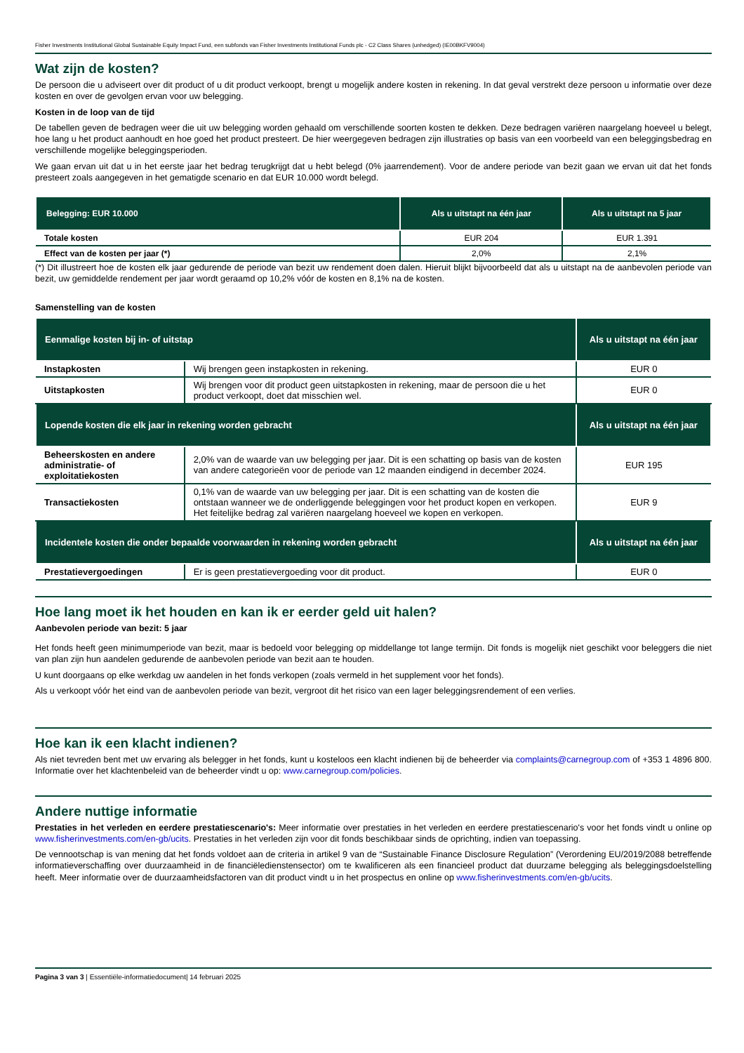Fisher Investments Institutional Global Sustainable Equity Impact Fund, een subfonds van Fisher Investments Institutional Funds plc - C2 Class Shares (unhedged) (IE00BKFV9004)
Wat zijn de kosten?
De persoon die u adviseert over dit product of u dit product verkoopt, brengt u mogelijk andere kosten in rekening. In dat geval verstrekt deze persoon u informatie over deze kosten en over de gevolgen ervan voor uw belegging.
Kosten in de loop van de tijd
De tabellen geven de bedragen weer die uit uw belegging worden gehaald om verschillende soorten kosten te dekken. Deze bedragen variëren naargelang hoeveel u belegt, hoe lang u het product aanhoudt en hoe goed het product presteert. De hier weergegeven bedragen zijn illustraties op basis van een voorbeeld van een beleggingsbedrag en verschillende mogelijke beleggingsperioden.
We gaan ervan uit dat u in het eerste jaar het bedrag terugkrijgt dat u hebt belegd (0% jaarrendement). Voor de andere periode van bezit gaan we ervan uit dat het fonds presteert zoals aangegeven in het gematigde scenario en dat EUR 10.000 wordt belegd.
| Belegging: EUR 10.000 | Als u uitstapt na één jaar | Als u uitstapt na 5 jaar |
| --- | --- | --- |
| Totale kosten | EUR 204 | EUR 1.391 |
| Effect van de kosten per jaar (*) | 2,0% | 2,1% |
(*) Dit illustreert hoe de kosten elk jaar gedurende de periode van bezit uw rendement doen dalen. Hieruit blijkt bijvoorbeeld dat als u uitstapt na de aanbevolen periode van bezit, uw gemiddelde rendement per jaar wordt geraamd op 10,2% vóór de kosten en 8,1% na de kosten.
Samenstelling van de kosten
| Eenmalige kosten bij in- of uitstap | | Als u uitstapt na één jaar |
| --- | --- | --- |
| Instapkosten | Wij brengen geen instapkosten in rekening. | EUR 0 |
| Uitstapkosten | Wij brengen voor dit product geen uitstapkosten in rekening, maar de persoon die u het product verkoopt, doet dat misschien wel. | EUR 0 |
| Lopende kosten die elk jaar in rekening worden gebracht | | Als u uitstapt na één jaar |
| Beheerskosten en andere administratie- of exploitatiekosten | 2,0% van de waarde van uw belegging per jaar. Dit is een schatting op basis van de kosten van andere categorieën voor de periode van 12 maanden eindigend in december 2024. | EUR 195 |
| Transactiekosten | 0,1% van de waarde van uw belegging per jaar. Dit is een schatting van de kosten die ontstaan wanneer we de onderliggende beleggingen voor het product kopen en verkopen. Het feitelijke bedrag zal variëren naargelang hoeveel we kopen en verkopen. | EUR 9 |
| Incidentele kosten die onder bepaalde voorwaarden in rekening worden gebracht | | Als u uitstapt na één jaar |
| Prestatievergoedingen | Er is geen prestatievergoeding voor dit product. | EUR 0 |
Hoe lang moet ik het houden en kan ik er eerder geld uit halen?
Aanbevolen periode van bezit: 5 jaar
Het fonds heeft geen minimumperiode van bezit, maar is bedoeld voor belegging op middellange tot lange termijn. Dit fonds is mogelijk niet geschikt voor beleggers die niet van plan zijn hun aandelen gedurende de aanbevolen periode van bezit aan te houden.
U kunt doorgaans op elke werkdag uw aandelen in het fonds verkopen (zoals vermeld in het supplement voor het fonds).
Als u verkoopt vóór het eind van de aanbevolen periode van bezit, vergroot dit het risico van een lager beleggingsrendement of een verlies.
Hoe kan ik een klacht indienen?
Als niet tevreden bent met uw ervaring als belegger in het fonds, kunt u kosteloos een klacht indienen bij de beheerder via complaints@carnegroup.com of +353 1 4896 800. Informatie over het klachtenbeleid van de beheerder vindt u op: www.carnegroup.com/policies.
Andere nuttige informatie
Prestaties in het verleden en eerdere prestatiescenario's: Meer informatie over prestaties in het verleden en eerdere prestatiescenario's voor het fonds vindt u online op www.fisherinvestments.com/en-gb/ucits. Prestaties in het verleden zijn voor dit fonds beschikbaar sinds de oprichting, indien van toepassing.
De vennootschap is van mening dat het fonds voldoet aan de criteria in artikel 9 van de “Sustainable Finance Disclosure Regulation” (Verordening EU/2019/2088 betreffende informatieverschaffing over duurzaamheid in de financiëledienstensector) om te kwalificeren als een financieel product dat duurzame belegging als beleggingsdoelstelling heeft. Meer informatie over de duurzaamheidsfactoren van dit product vindt u in het prospectus en online op www.fisherinvestments.com/en-gb/ucits.
Pagina 3 van 3 | Essentiële-informatiedocument| 14 februari 2025